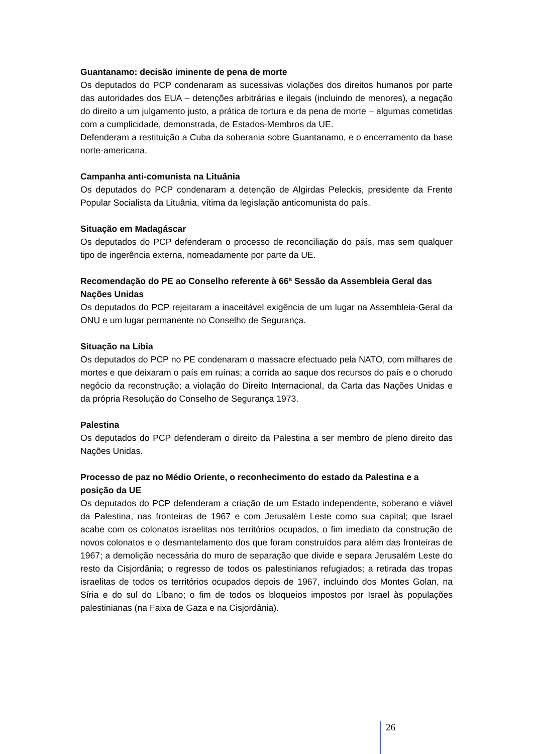Guantanamo: decisão iminente de pena de morte
Os deputados do PCP condenaram as sucessivas violações dos direitos humanos por parte das autoridades dos EUA – detenções arbitrárias e ilegais (incluindo de menores), a negação do direito a um julgamento justo, a prática de tortura e da pena de morte – algumas cometidas com a cumplicidade, demonstrada, de Estados-Membros da UE.
Defenderam a restituição a Cuba da soberania sobre Guantanamo, e o encerramento da base norte-americana.
Campanha anti-comunista na Lituânia
Os deputados do PCP condenaram a detenção de Algirdas Peleckis, presidente da Frente Popular Socialista da Lituânia, vítima da legislação anticomunista do país.
Situação em Madagáscar
Os deputados do PCP defenderam o processo de reconciliação do país, mas sem qualquer tipo de ingerência externa, nomeadamente por parte da UE.
Recomendação do PE ao Conselho referente à 66ª Sessão da Assembleia Geral das Nações Unidas
Os deputados do PCP rejeitaram a inaceitável exigência de um lugar na Assembleia-Geral da ONU e um lugar permanente no Conselho de Segurança.
Situação na Líbia
Os deputados do PCP no PE condenaram o massacre efectuado pela NATO, com milhares de mortes e que deixaram o país em ruínas; a corrida ao saque dos recursos do país e o chorudo negócio da reconstrução; a violação do Direito Internacional, da Carta das Nações Unidas e da própria Resolução do Conselho de Segurança 1973.
Palestina
Os deputados do PCP defenderam o direito da Palestina a ser membro de pleno direito das Nações Unidas.
Processo de paz no Médio Oriente, o reconhecimento do estado da Palestina e a posição da UE
Os deputados do PCP defenderam a criação de um Estado independente, soberano e viável da Palestina, nas fronteiras de 1967 e com Jerusalém Leste como sua capital; que Israel acabe com os colonatos israelitas nos territórios ocupados, o fim imediato da construção de novos colonatos e o desmantelamento dos que foram construídos para além das fronteiras de 1967; a demolição necessária do muro de separação que divide e separa Jerusalém Leste do resto da Cisjordânia; o regresso de todos os palestinianos refugiados; a retirada das tropas israelitas de todos os territórios ocupados depois de 1967, incluindo dos Montes Golan, na Síria e do sul do Líbano; o fim de todos os bloqueios impostos por Israel às populações palestinianas (na Faixa de Gaza e na Cisjordânia).
26